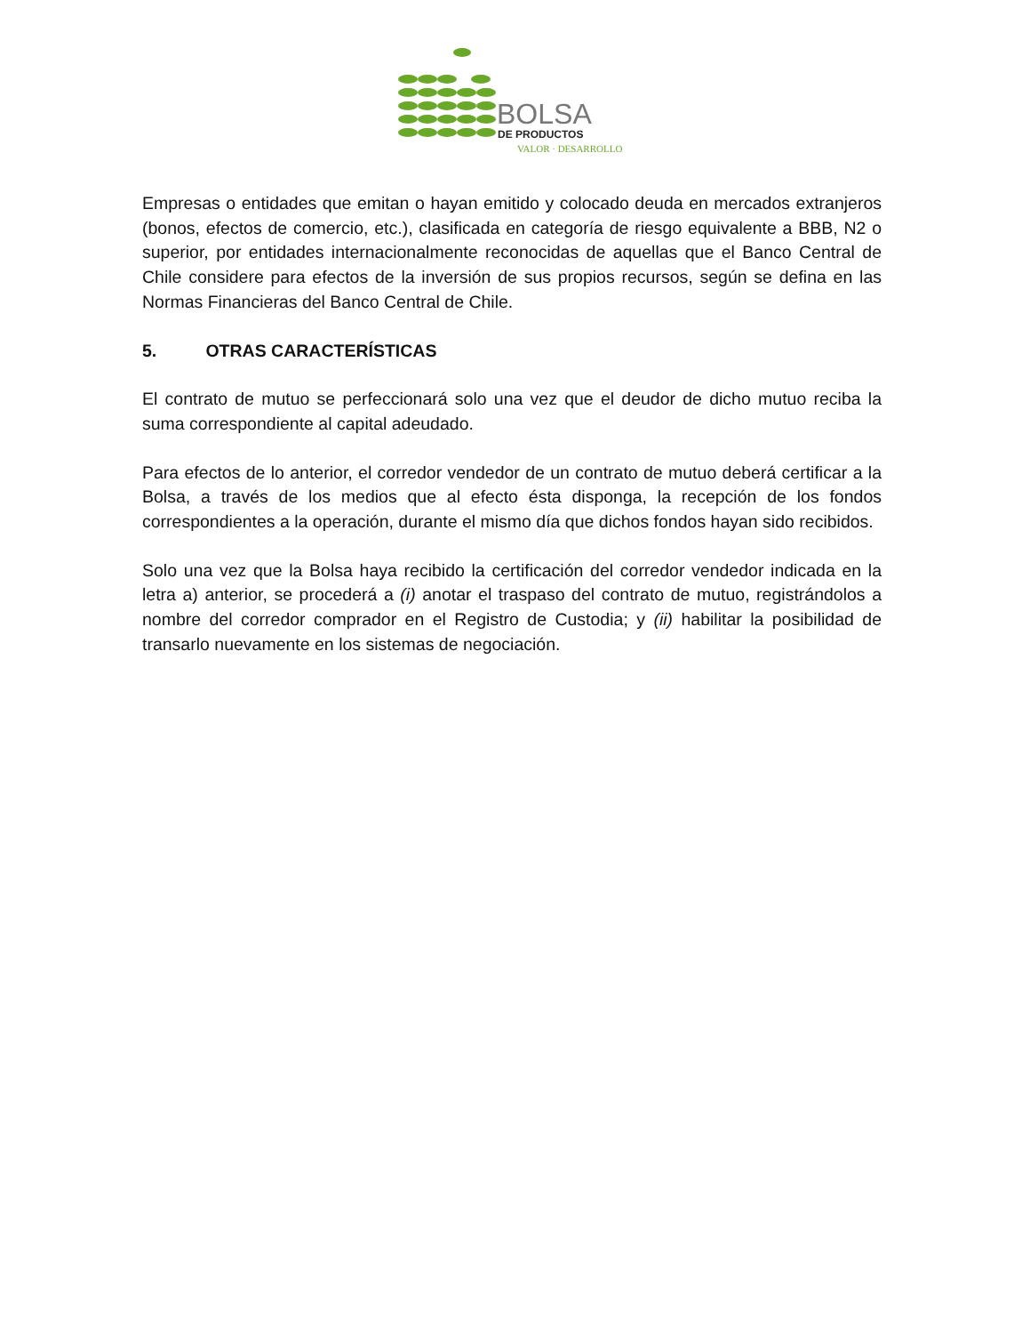BOLSA
DE PRODUCTOS
VALOR · DESARROLLO
Empresas o entidades que emitan o hayan emitido y colocado deuda en mercados extranjeros (bonos, efectos de comercio, etc.), clasificada en categoría de riesgo equivalente a BBB, N2 o superior, por entidades internacionalmente reconocidas de aquellas que el Banco Central de Chile considere para efectos de la inversión de sus propios recursos, según se defina en las Normas Financieras del Banco Central de Chile.
5. OTRAS CARACTERÍSTICAS
El contrato de mutuo se perfeccionará solo una vez que el deudor de dicho mutuo reciba la suma correspondiente al capital adeudado.
Para efectos de lo anterior, el corredor vendedor de un contrato de mutuo deberá certificar a la Bolsa, a través de los medios que al efecto ésta disponga, la recepción de los fondos correspondientes a la operación, durante el mismo día que dichos fondos hayan sido recibidos.
Solo una vez que la Bolsa haya recibido la certificación del corredor vendedor indicada en la letra a) anterior, se procederá a (i) anotar el traspaso del contrato de mutuo, registrándolos a nombre del corredor comprador en el Registro de Custodia; y (ii) habilitar la posibilidad de transarlo nuevamente en los sistemas de negociación.